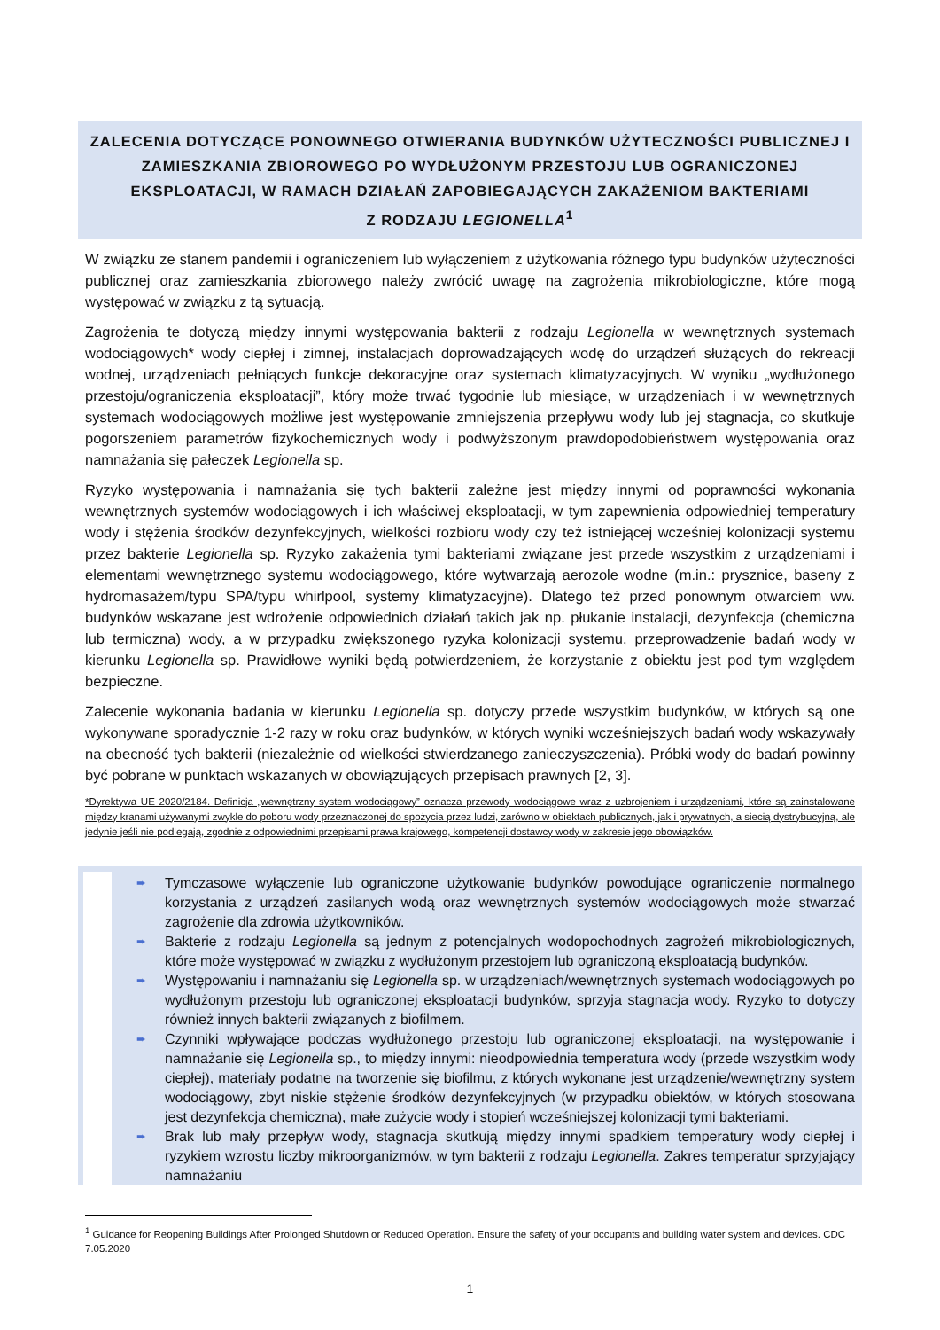ZALECENIA DOTYCZĄCE PONOWNEGO OTWIERANIA BUDYNKÓW UŻYTECZNOŚCI PUBLICZNEJ I ZAMIESZKANIA ZBIOROWEGO PO WYDŁUŻONYM PRZESTOJU LUB OGRANICZONEJ EKSPLOATACJI, W RAMACH DZIAŁAŃ ZAPOBIEGAJĄCYCH ZAKAŻENIOM BAKTERIAMI
Z RODZAJU LEGIONELLA<sup>1</sup>
W związku ze stanem pandemii i ograniczeniem lub wyłączeniem z użytkowania różnego typu budynków użyteczności publicznej oraz zamieszkania zbiorowego należy zwrócić uwagę na zagrożenia mikrobiologiczne, które mogą występować w związku z tą sytuacją.
Zagrożenia te dotyczą między innymi występowania bakterii z rodzaju Legionella w wewnętrznych systemach wodociągowych* wody ciepłej i zimnej, instalacjach doprowadzających wodę do urządzeń służących do rekreacji wodnej, urządzeniach pełniących funkcje dekoracyjne oraz systemach klimatyzacyjnych. W wyniku „wydłużonego przestoju/ograniczenia eksploatacji”, który może trwać tygodnie lub miesiące, w urządzeniach i w wewnętrznych systemach wodociągowych możliwe jest występowanie zmniejszenia przepływu wody lub jej stagnacja, co skutkuje pogorszeniem parametrów fizykochemicznych wody i podwyższonym prawdopodobieństwem występowania oraz namnażania się pałeczek Legionella sp.
Ryzyko występowania i namnażania się tych bakterii zależne jest między innymi od poprawności wykonania wewnętrznych systemów wodociągowych i ich właściwej eksploatacji, w tym zapewnienia odpowiedniej temperatury wody i stężenia środków dezynfekcyjnych, wielkości rozbioru wody czy też istniejącej wcześniej kolonizacji systemu przez bakterie Legionella sp. Ryzyko zakażenia tymi bakteriami związane jest przede wszystkim z urządzeniami i elementami wewnętrznego systemu wodociągowego, które wytwarzają aerozole wodne (m.in.: prysznice, baseny z hydromasażem/typu SPA/typu whirlpool, systemy klimatyzacyjne). Dlatego też przed ponownym otwarciem ww. budynków wskazane jest wdrożenie odpowiednich działań takich jak np. płukanie instalacji, dezynfekcja (chemiczna lub termiczna) wody, a w przypadku zwiększonego ryzyka kolonizacji systemu, przeprowadzenie badań wody w kierunku Legionella sp. Prawidłowe wyniki będą potwierdzeniem, że korzystanie z obiektu jest pod tym względem bezpieczne.
Zalecenie wykonania badania w kierunku Legionella sp. dotyczy przede wszystkim budynków, w których są one wykonywane sporadycznie 1-2 razy w roku oraz budynków, w których wyniki wcześniejszych badań wody wskazywały na obecność tych bakterii (niezależnie od wielkości stwierdzanego zanieczyszczenia). Próbki wody do badań powinny być pobrane w punktach wskazanych w obowiązujących przepisach prawnych [2, 3].
*Dyrektywa UE 2020/2184. Definicja „wewnętrzny system wodociągowy” oznacza przewody wodociągowe wraz z uzbrojeniem i urządzeniami, które są zainstalowane między kranami używanymi zwykle do poboru wody przeznaczonej do spożycia przez ludzi, zarówno w obiektach publicznych, jak i prywatnych, a siecią dystrybucyjną, ale jedynie jeśli nie podlegają, zgodnie z odpowiednimi przepisami prawa krajowego, kompetencji dostawcy wody w zakresie jego obowiązków.
➨ Tymczasowe wyłączenie lub ograniczone użytkowanie budynków powodujące ograniczenie normalnego korzystania z urządzeń zasilanych wodą oraz wewnętrznych systemów wodociągowych może stwarzać zagrożenie dla zdrowia użytkowników.
➨ Bakterie z rodzaju Legionella są jednym z potencjalnych wodopochodnych zagrożeń mikrobiologicznych, które może występować w związku z wydłużonym przestojem lub ograniczoną eksploatacją budynków.
➨ Występowaniu i namnażaniu się Legionella sp. w urządzeniach/wewnętrznych systemach wodociągowych po wydłużonym przestoju lub ograniczonej eksploatacji budynków, sprzyja stagnacja wody. Ryzyko to dotyczy również innych bakterii związanych z biofilmem.
➨ Czynniki wpływające podczas wydłużonego przestoju lub ograniczonej eksploatacji, na występowanie i namnażanie się Legionella sp., to między innymi: nieodpowiednia temperatura wody (przede wszystkim wody ciepłej), materiały podatne na tworzenie się biofilmu, z których wykonane jest urządzenie/wewnętrzny system wodociągowy, zbyt niskie stężenie środków dezynfekcyjnych (w przypadku obiektów, w których stosowana jest dezynfekcja chemiczna), małe zużycie wody i stopień wcześniejszej kolonizacji tymi bakteriami.
➨ Brak lub mały przepływ wody, stagnacja skutkują między innymi spadkiem temperatury wody ciepłej i ryzykiem wzrostu liczby mikroorganizmów, w tym bakterii z rodzaju Legionella. Zakres temperatur sprzyjający namnażaniu
<sup>1</sup> Guidance for Reopening Buildings After Prolonged Shutdown or Reduced Operation. Ensure the safety of your occupants and building water system and devices. CDC 7.05.2020
1